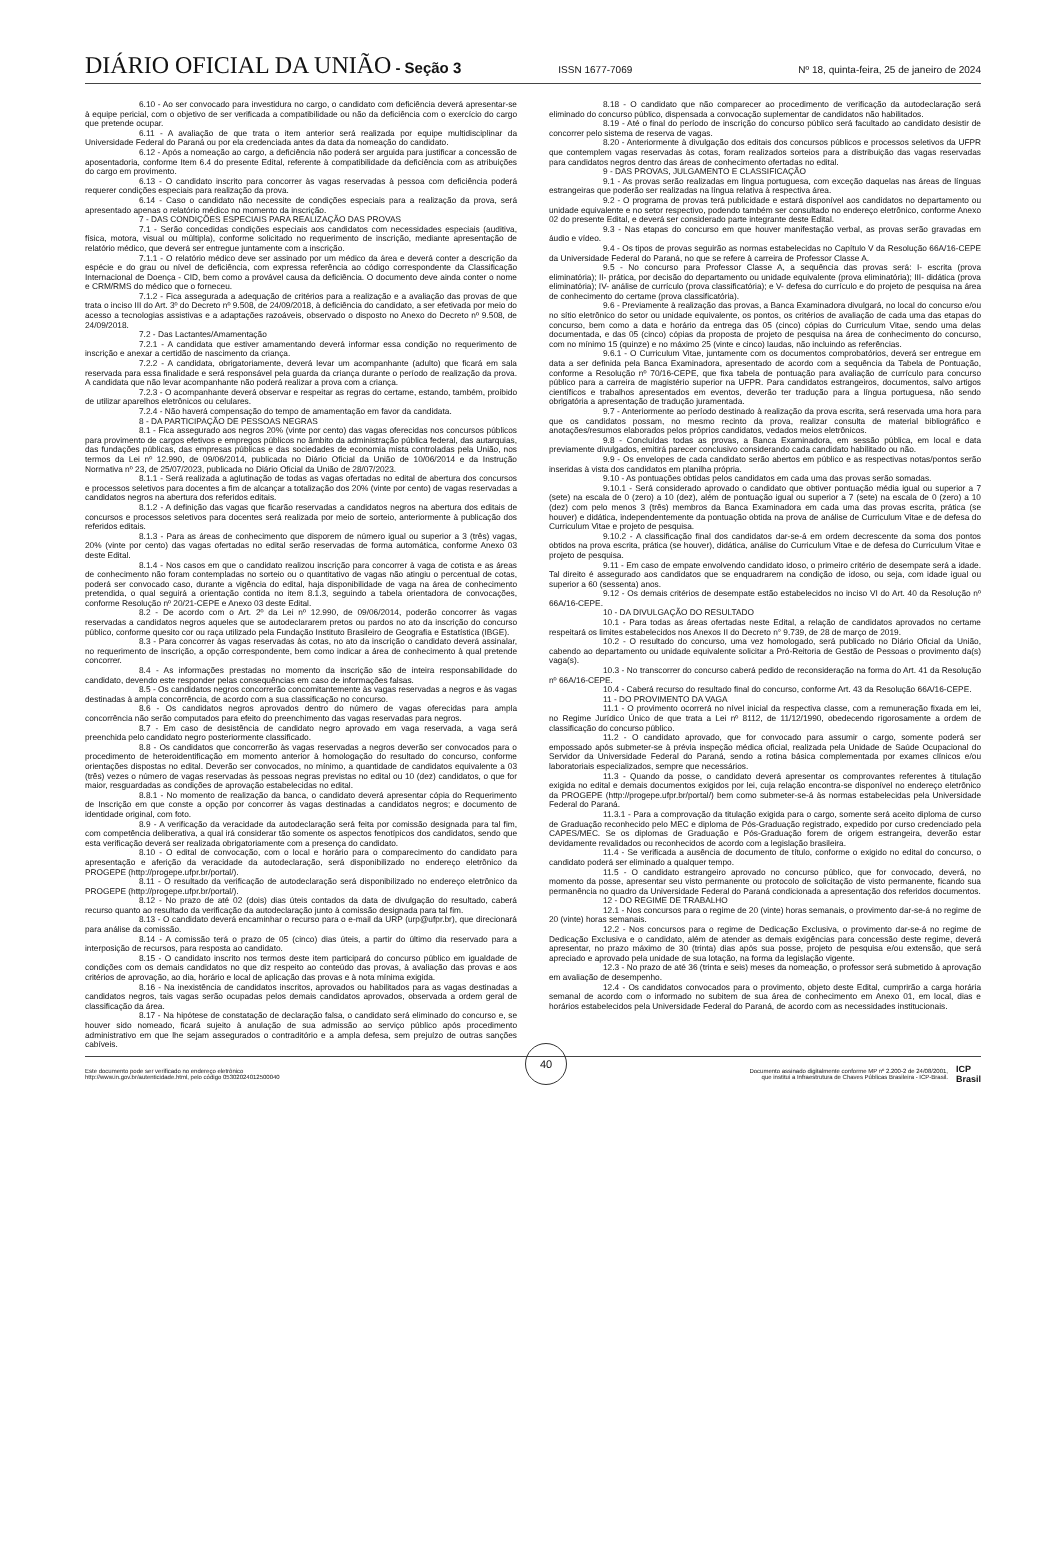DIÁRIO OFICIAL DA UNIÃO - Seção 3 ISSN 1677-7069 Nº 18, quinta-feira, 25 de janeiro de 2024
6.10 - Ao ser convocado para investidura no cargo, o candidato com deficiência deverá apresentar-se à equipe pericial, com o objetivo de ser verificada a compatibilidade ou não da deficiência com o exercício do cargo que pretende ocupar.
6.11 - A avaliação de que trata o item anterior será realizada por equipe multidisciplinar da Universidade Federal do Paraná ou por ela credenciada antes da data da nomeação do candidato.
6.12 - Após a nomeação ao cargo, a deficiência não poderá ser arguida para justificar a concessão de aposentadoria, conforme Item 6.4 do presente Edital, referente à compatibilidade da deficiência com as atribuições do cargo em provimento.
6.13 - O candidato inscrito para concorrer às vagas reservadas à pessoa com deficiência poderá requerer condições especiais para realização da prova.
6.14 - Caso o candidato não necessite de condições especiais para a realização da prova, será apresentado apenas o relatório médico no momento da inscrição.
7 - DAS CONDIÇÕES ESPECIAIS PARA REALIZAÇÃO DAS PROVAS
7.1 - Serão concedidas condições especiais aos candidatos com necessidades especiais (auditiva, física, motora, visual ou múltipla), conforme solicitado no requerimento de inscrição, mediante apresentação de relatório médico, que deverá ser entregue juntamente com a inscrição.
7.1.1 - O relatório médico deve ser assinado por um médico da área e deverá conter a descrição da espécie e do grau ou nível de deficiência, com expressa referência ao código correspondente da Classificação Internacional de Doença - CID, bem como a provável causa da deficiência. O documento deve ainda conter o nome e CRM/RMS do médico que o forneceu.
7.1.2 - Fica assegurada a adequação de critérios para a realização e a avaliação das provas de que trata o inciso III do Art. 3º do Decreto nº 9.508, de 24/09/2018, à deficiência do candidato, a ser efetivada por meio do acesso a tecnologias assistivas e a adaptações razoáveis, observado o disposto no Anexo do Decreto nº 9.508, de 24/09/2018.
7.2 - Das Lactantes/Amamentação
7.2.1 - A candidata que estiver amamentando deverá informar essa condição no requerimento de inscrição e anexar a certidão de nascimento da criança.
7.2.2 - A candidata, obrigatoriamente, deverá levar um acompanhante (adulto) que ficará em sala reservada para essa finalidade e será responsável pela guarda da criança durante o período de realização da prova. A candidata que não levar acompanhante não poderá realizar a prova com a criança.
7.2.3 - O acompanhante deverá observar e respeitar as regras do certame, estando, também, proibido de utilizar aparelhos eletrônicos ou celulares.
7.2.4 - Não haverá compensação do tempo de amamentação em favor da candidata.
8 - DA PARTICIPAÇÃO DE PESSOAS NEGRAS
8.1 - Fica assegurado aos negros 20% (vinte por cento) das vagas oferecidas nos concursos públicos para provimento de cargos efetivos e empregos públicos no âmbito da administração pública federal, das autarquias, das fundações públicas, das empresas públicas e das sociedades de economia mista controladas pela União, nos termos da Lei nº 12.990, de 09/06/2014, publicada no Diário Oficial da União de 10/06/2014 e da Instrução Normativa nº 23, de 25/07/2023, publicada no Diário Oficial da União de 28/07/2023.
8.1.1 - Será realizada a aglutinação de todas as vagas ofertadas no edital de abertura dos concursos e processos seletivos para docentes a fim de alcançar a totalização dos 20% (vinte por cento) de vagas reservadas a candidatos negros na abertura dos referidos editais.
8.1.2 - A definição das vagas que ficarão reservadas a candidatos negros na abertura dos editais de concursos e processos seletivos para docentes será realizada por meio de sorteio, anteriormente à publicação dos referidos editais.
8.1.3 - Para as áreas de conhecimento que disporem de número igual ou superior a 3 (três) vagas, 20% (vinte por cento) das vagas ofertadas no edital serão reservadas de forma automática, conforme Anexo 03 deste Edital.
8.1.4 - Nos casos em que o candidato realizou inscrição para concorrer à vaga de cotista e as áreas de conhecimento não foram contempladas no sorteio ou o quantitativo de vagas não atingiu o percentual de cotas, poderá ser convocado caso, durante a vigência do edital, haja disponibilidade de vaga na área de conhecimento pretendida, o qual seguirá a orientação contida no item 8.1.3, seguindo a tabela orientadora de convocações, conforme Resolução nº 20/21-CEPE e Anexo 03 deste Edital.
8.2 - De acordo com o Art. 2º da Lei nº 12.990, de 09/06/2014, poderão concorrer às vagas reservadas a candidatos negros aqueles que se autodeclararem pretos ou pardos no ato da inscrição do concurso público, conforme quesito cor ou raça utilizado pela Fundação Instituto Brasileiro de Geografia e Estatística (IBGE).
8.3 - Para concorrer às vagas reservadas às cotas, no ato da inscrição o candidato deverá assinalar, no requerimento de inscrição, a opção correspondente, bem como indicar a área de conhecimento à qual pretende concorrer.
8.4 - As informações prestadas no momento da inscrição são de inteira responsabilidade do candidato, devendo este responder pelas consequências em caso de informações falsas.
8.5 - Os candidatos negros concorrerão concomitantemente às vagas reservadas a negros e às vagas destinadas à ampla concorrência, de acordo com a sua classificação no concurso.
8.6 - Os candidatos negros aprovados dentro do número de vagas oferecidas para ampla concorrência não serão computados para efeito do preenchimento das vagas reservadas para negros.
8.7 - Em caso de desistência de candidato negro aprovado em vaga reservada, a vaga será preenchida pelo candidato negro posteriormente classificado.
8.8 - Os candidatos que concorrerão às vagas reservadas a negros deverão ser convocados para o procedimento de heteroidentificação em momento anterior à homologação do resultado do concurso, conforme orientações dispostas no edital. Deverão ser convocados, no mínimo, a quantidade de candidatos equivalente a 03 (três) vezes o número de vagas reservadas às pessoas negras previstas no edital ou 10 (dez) candidatos, o que for maior, resguardadas as condições de aprovação estabelecidas no edital.
8.8.1 - No momento de realização da banca, o candidato deverá apresentar cópia do Requerimento de Inscrição em que conste a opção por concorrer às vagas destinadas a candidatos negros; e documento de identidade original, com foto.
8.9 - A verificação da veracidade da autodeclaração será feita por comissão designada para tal fim, com competência deliberativa, a qual irá considerar tão somente os aspectos fenotípicos dos candidatos, sendo que esta verificação deverá ser realizada obrigatoriamente com a presença do candidato.
8.10 - O edital de convocação, com o local e horário para o comparecimento do candidato para apresentação e aferição da veracidade da autodeclaração, será disponibilizado no endereço eletrônico da PROGEPE (http://progepe.ufpr.br/portal/).
8.11 - O resultado da verificação de autodeclaração será disponibilizado no endereço eletrônico da PROGEPE (http://progepe.ufpr.br/portal/).
8.12 - No prazo de até 02 (dois) dias úteis contados da data de divulgação do resultado, caberá recurso quanto ao resultado da verificação da autodeclaração junto à comissão designada para tal fim.
8.13 - O candidato deverá encaminhar o recurso para o e-mail da URP (urp@ufpr.br), que direcionará para análise da comissão.
8.14 - A comissão terá o prazo de 05 (cinco) dias úteis, a partir do último dia reservado para a interposição de recursos, para resposta ao candidato.
8.15 - O candidato inscrito nos termos deste item participará do concurso público em igualdade de condições com os demais candidatos no que diz respeito ao conteúdo das provas, à avaliação das provas e aos critérios de aprovação, ao dia, horário e local de aplicação das provas e à nota mínima exigida.
8.16 - Na inexistência de candidatos inscritos, aprovados ou habilitados para as vagas destinadas a candidatos negros, tais vagas serão ocupadas pelos demais candidatos aprovados, observada a ordem geral de classificação da área.
8.17 - Na hipótese de constatação de declaração falsa, o candidato será eliminado do concurso e, se houver sido nomeado, ficará sujeito à anulação de sua admissão ao serviço público após procedimento administrativo em que lhe sejam assegurados o contraditório e a ampla defesa, sem prejuízo de outras sanções cabíveis.
8.18 - O candidato que não comparecer ao procedimento de verificação da autodeclaração será eliminado do concurso público, dispensada a convocação suplementar de candidatos não habilitados.
8.19 - Até o final do período de inscrição do concurso público será facultado ao candidato desistir de concorrer pelo sistema de reserva de vagas.
8.20 - Anteriormente à divulgação dos editais dos concursos públicos e processos seletivos da UFPR que contemplem vagas reservadas às cotas, foram realizados sorteios para a distribuição das vagas reservadas para candidatos negros dentro das áreas de conhecimento ofertadas no edital.
9 - DAS PROVAS, JULGAMENTO E CLASSIFICAÇÃO
9.1 - As provas serão realizadas em língua portuguesa, com exceção daquelas nas áreas de línguas estrangeiras que poderão ser realizadas na língua relativa à respectiva área.
9.2 - O programa de provas terá publicidade e estará disponível aos candidatos no departamento ou unidade equivalente e no setor respectivo, podendo também ser consultado no endereço eletrônico, conforme Anexo 02 do presente Edital, e deverá ser considerado parte integrante deste Edital.
9.3 - Nas etapas do concurso em que houver manifestação verbal, as provas serão gravadas em áudio e vídeo.
9.4 - Os tipos de provas seguirão as normas estabelecidas no Capítulo V da Resolução 66A/16-CEPE da Universidade Federal do Paraná, no que se refere à carreira de Professor Classe A.
9.5 - No concurso para Professor Classe A, a sequência das provas será: I- escrita (prova eliminatória); II- prática, por decisão do departamento ou unidade equivalente (prova eliminatória); III- didática (prova eliminatória); IV- análise de currículo (prova classificatória); e V- defesa do currículo e do projeto de pesquisa na área de conhecimento do certame (prova classificatória).
9.6 - Previamente à realização das provas, a Banca Examinadora divulgará, no local do concurso e/ou no sítio eletrônico do setor ou unidade equivalente, os pontos, os critérios de avaliação de cada uma das etapas do concurso, bem como a data e horário da entrega das 05 (cinco) cópias do Curriculum Vitae, sendo uma delas documentada, e das 05 (cinco) cópias da proposta de projeto de pesquisa na área de conhecimento do concurso, com no mínimo 15 (quinze) e no máximo 25 (vinte e cinco) laudas, não incluindo as referências.
9.6.1 - O Curriculum Vitae, juntamente com os documentos comprobatórios, deverá ser entregue em data a ser definida pela Banca Examinadora, apresentado de acordo com a sequência da Tabela de Pontuação, conforme a Resolução nº 70/16-CEPE, que fixa tabela de pontuação para avaliação de currículo para concurso público para a carreira de magistério superior na UFPR. Para candidatos estrangeiros, documentos, salvo artigos científicos e trabalhos apresentados em eventos, deverão ter tradução para a língua portuguesa, não sendo obrigatória a apresentação de tradução juramentada.
9.7 - Anteriormente ao período destinado à realização da prova escrita, será reservada uma hora para que os candidatos possam, no mesmo recinto da prova, realizar consulta de material bibliográfico e anotações/resumos elaborados pelos próprios candidatos, vedados meios eletrônicos.
9.8 - Concluídas todas as provas, a Banca Examinadora, em sessão pública, em local e data previamente divulgados, emitirá parecer conclusivo considerando cada candidato habilitado ou não.
9.9 - Os envelopes de cada candidato serão abertos em público e as respectivas notas/pontos serão inseridas à vista dos candidatos em planilha própria.
9.10 - As pontuações obtidas pelos candidatos em cada uma das provas serão somadas.
9.10.1 - Será considerado aprovado o candidato que obtiver pontuação média igual ou superior a 7 (sete) na escala de 0 (zero) a 10 (dez), além de pontuação igual ou superior a 7 (sete) na escala de 0 (zero) a 10 (dez) com pelo menos 3 (três) membros da Banca Examinadora em cada uma das provas escrita, prática (se houver) e didática, independentemente da pontuação obtida na prova de análise de Curriculum Vitae e de defesa do Curriculum Vitae e projeto de pesquisa.
9.10.2 - A classificação final dos candidatos dar-se-á em ordem decrescente da soma dos pontos obtidos na prova escrita, prática (se houver), didática, análise do Curriculum Vitae e de defesa do Curriculum Vitae e projeto de pesquisa.
9.11 - Em caso de empate envolvendo candidato idoso, o primeiro critério de desempate será a idade. Tal direito é assegurado aos candidatos que se enquadrarem na condição de idoso, ou seja, com idade igual ou superior a 60 (sessenta) anos.
9.12 - Os demais critérios de desempate estão estabelecidos no inciso VI do Art. 40 da Resolução nº 66A/16-CEPE.
10 - DA DIVULGAÇÃO DO RESULTADO
10.1 - Para todas as áreas ofertadas neste Edital, a relação de candidatos aprovados no certame respeitará os limites estabelecidos nos Anexos II do Decreto n° 9.739, de 28 de março de 2019.
10.2 - O resultado do concurso, uma vez homologado, será publicado no Diário Oficial da União, cabendo ao departamento ou unidade equivalente solicitar a Pró-Reitoria de Gestão de Pessoas o provimento da(s) vaga(s).
10.3 - No transcorrer do concurso caberá pedido de reconsideração na forma do Art. 41 da Resolução nº 66A/16-CEPE.
10.4 - Caberá recurso do resultado final do concurso, conforme Art. 43 da Resolução 66A/16-CEPE.
11 - DO PROVIMENTO DA VAGA
11.1 - O provimento ocorrerá no nível inicial da respectiva classe, com a remuneração fixada em lei, no Regime Jurídico Único de que trata a Lei nº 8112, de 11/12/1990, obedecendo rigorosamente a ordem de classificação do concurso público.
11.2 - O candidato aprovado, que for convocado para assumir o cargo, somente poderá ser empossado após submeter-se à prévia inspeção médica oficial, realizada pela Unidade de Saúde Ocupacional do Servidor da Universidade Federal do Paraná, sendo a rotina básica complementada por exames clínicos e/ou laboratoriais especializados, sempre que necessários.
11.3 - Quando da posse, o candidato deverá apresentar os comprovantes referentes à titulação exigida no edital e demais documentos exigidos por lei, cuja relação encontra-se disponível no endereço eletrônico da PROGEPE (http://progepe.ufpr.br/portal/) bem como submeter-se-á às normas estabelecidas pela Universidade Federal do Paraná.
11.3.1 - Para a comprovação da titulação exigida para o cargo, somente será aceito diploma de curso de Graduação reconhecido pelo MEC e diploma de Pós-Graduação registrado, expedido por curso credenciado pela CAPES/MEC. Se os diplomas de Graduação e Pós-Graduação forem de origem estrangeira, deverão estar devidamente revalidados ou reconhecidos de acordo com a legislação brasileira.
11.4 - Se verificada a ausência de documento de título, conforme o exigido no edital do concurso, o candidato poderá ser eliminado a qualquer tempo.
11.5 - O candidato estrangeiro aprovado no concurso público, que for convocado, deverá, no momento da posse, apresentar seu visto permanente ou protocolo de solicitação de visto permanente, ficando sua permanência no quadro da Universidade Federal do Paraná condicionada a apresentação dos referidos documentos.
12 - DO REGIME DE TRABALHO
12.1 - Nos concursos para o regime de 20 (vinte) horas semanais, o provimento dar-se-á no regime de 20 (vinte) horas semanais.
12.2 - Nos concursos para o regime de Dedicação Exclusiva, o provimento dar-se-á no regime de Dedicação Exclusiva e o candidato, além de atender as demais exigências para concessão deste regime, deverá apresentar, no prazo máximo de 30 (trinta) dias após sua posse, projeto de pesquisa e/ou extensão, que será apreciado e aprovado pela unidade de sua lotação, na forma da legislação vigente.
12.3 - No prazo de até 36 (trinta e seis) meses da nomeação, o professor será submetido à aprovação em avaliação de desempenho.
12.4 - Os candidatos convocados para o provimento, objeto deste Edital, cumprirão a carga horária semanal de acordo com o informado no subitem de sua área de conhecimento em Anexo 01, em local, dias e horários estabelecidos pela Universidade Federal do Paraná, de acordo com as necessidades institucionais.
Este documento pode ser verificado no endereço eletrônico
http://www.in.gov.br/autenticidade.html, pelo código 05302024012500040
40
Documento assinado digitalmente conforme MP nº 2.200-2 de 24/08/2001,
que institui a Infraestrutura de Chaves Públicas Brasileira - ICP-Brasil.
ICP
Brasil